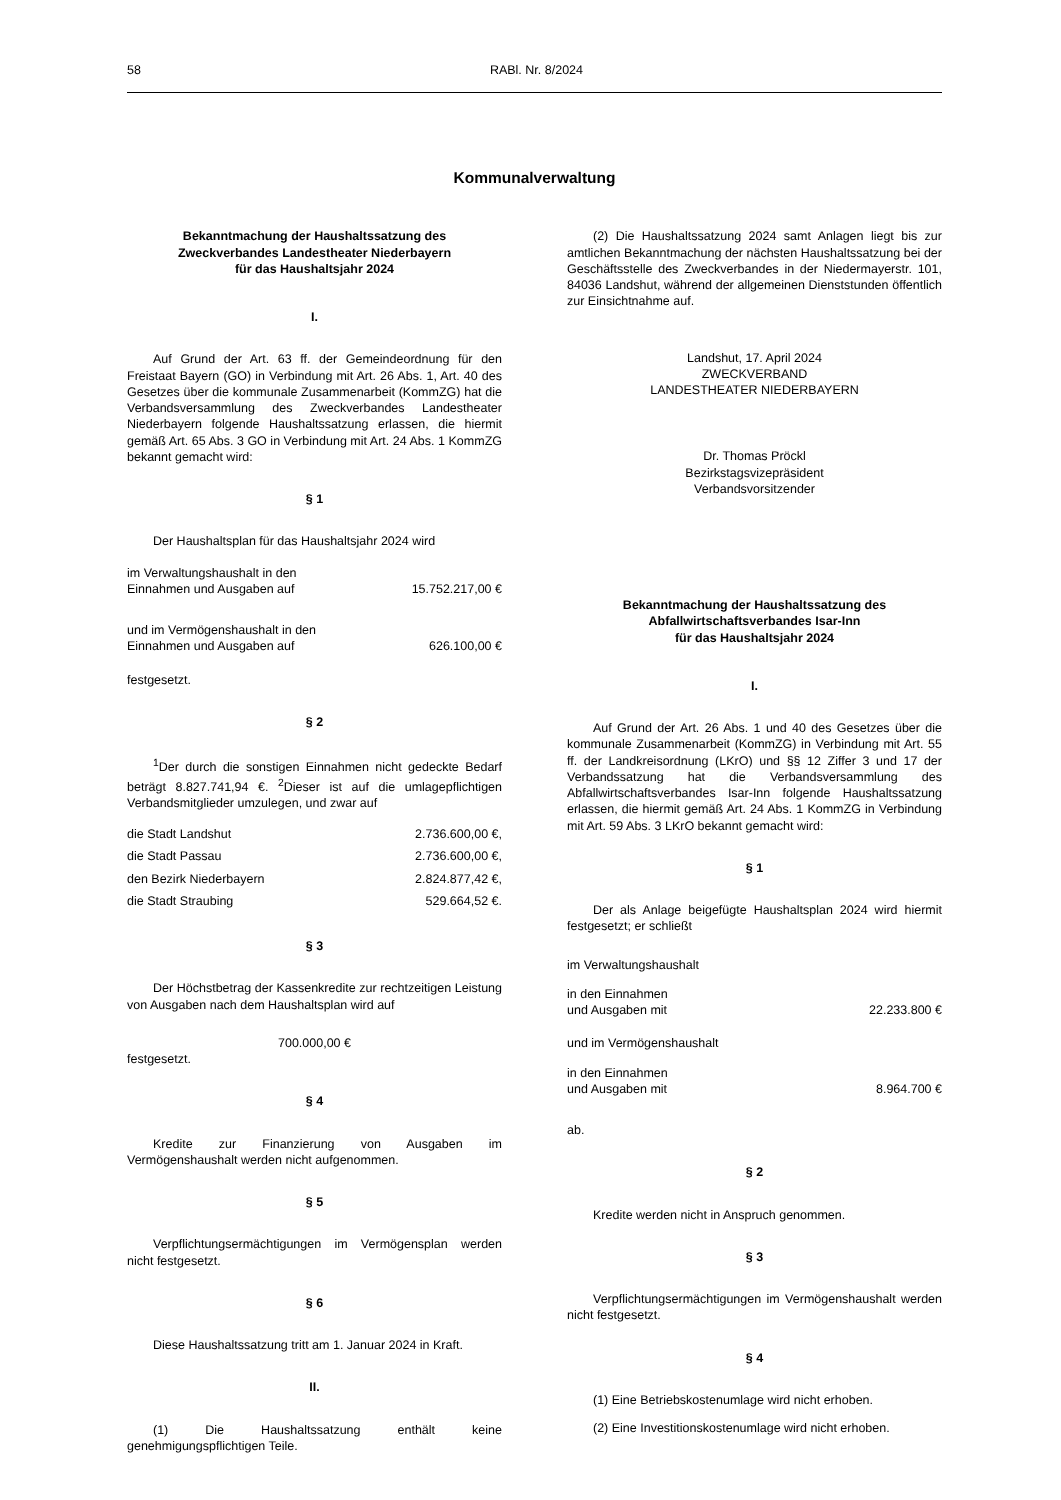58 RABl. Nr. 8/2024
Kommunalverwaltung
Bekanntmachung der Haushaltssatzung des
Zweckverbandes Landestheater Niederbayern
für das Haushaltsjahr 2024
I.
Auf Grund der Art. 63 ff. der Gemeindeordnung für den Freistaat Bayern (GO) in Verbindung mit Art. 26 Abs. 1, Art. 40 des Gesetzes über die kommunale Zusammenarbeit (KommZG) hat die Verbandsversammlung des Zweckverbandes Landestheater Niederbayern folgende Haushaltssatzung erlassen, die hiermit gemäß Art. 65 Abs. 3 GO in Verbindung mit Art. 24 Abs. 1 KommZG bekannt gemacht wird:
§ 1
Der Haushaltsplan für das Haushaltsjahr 2024 wird
| im Verwaltungshaushalt in den Einnahmen und Ausgaben auf | 15.752.217,00 € |
| und im Vermögenshaushalt in den Einnahmen und Ausgaben auf | 626.100,00 € |
festgesetzt.
§ 2
<sup>1</sup> Der durch die sonstigen Einnahmen nicht gedeckte Bedarf beträgt 8.827.741,94 €. <sup>2</sup>Dieser ist auf die umlagepflichtigen Verbandsmitglieder umzulegen, und zwar auf
| die Stadt Landshut | 2.736.600,00 €, |
| die Stadt Passau | 2.736.600,00 €, |
| den Bezirk Niederbayern | 2.824.877,42 €, |
| die Stadt Straubing | 529.664,52 €. |
§ 3
Der Höchstbetrag der Kassenkredite zur rechtzeitigen Leistung von Ausgaben nach dem Haushaltsplan wird auf
700.000,00 €
festgesetzt.
§ 4
Kredite zur Finanzierung von Ausgaben im Vermögenshaushalt werden nicht aufgenommen.
§ 5
Verpflichtungsermächtigungen im Vermögensplan werden nicht festgesetzt.
§ 6
Diese Haushaltssatzung tritt am 1. Januar 2024 in Kraft.
II.
(1) Die Haushaltssatzung enthält keine genehmigungspflichtigen Teile.
(2) Die Haushaltssatzung 2024 samt Anlagen liegt bis zur amtlichen Bekanntmachung der nächsten Haushaltssatzung bei der Geschäftsstelle des Zweckverbandes in der Niedermayerstr. 101, 84036 Landshut, während der allgemeinen Dienststunden öffentlich zur Einsichtnahme auf.
Landshut, 17. April 2024
ZWECKVERBAND
LANDESTHEATER NIEDERBAYERN
Dr. Thomas Pröckl
Bezirkstagsvizepräsident
Verbandsvorsitzender
Bekanntmachung der Haushaltssatzung des
Abfallwirtschaftsverbandes Isar-Inn
für das Haushaltsjahr 2024
I.
Auf Grund der Art. 26 Abs. 1 und 40 des Gesetzes über die kommunale Zusammenarbeit (KommZG) in Verbindung mit Art. 55 ff. der Landkreisordnung (LKrO) und §§ 12 Ziffer 3 und 17 der Verbandssatzung hat die Verbandsversammlung des Abfallwirtschaftsverbandes Isar-Inn folgende Haushaltssatzung erlassen, die hiermit gemäß Art. 24 Abs. 1 KommZG in Verbindung mit Art. 59 Abs. 3 LKrO bekannt gemacht wird:
§ 1
Der als Anlage beigefügte Haushaltsplan 2024 wird hiermit festgesetzt; er schließt
| im Verwaltungshaushalt | |
| in den Einnahmen und Ausgaben mit | 22.233.800 € |
| und im Vermögenshaushalt | |
| in den Einnahmen und Ausgaben mit | 8.964.700 € |
ab.
§ 2
Kredite werden nicht in Anspruch genommen.
§ 3
Verpflichtungsermächtigungen im Vermögenshaushalt werden nicht festgesetzt.
§ 4
(1) Eine Betriebskostenumlage wird nicht erhoben.
(2) Eine Investitionskostenumlage wird nicht erhoben.